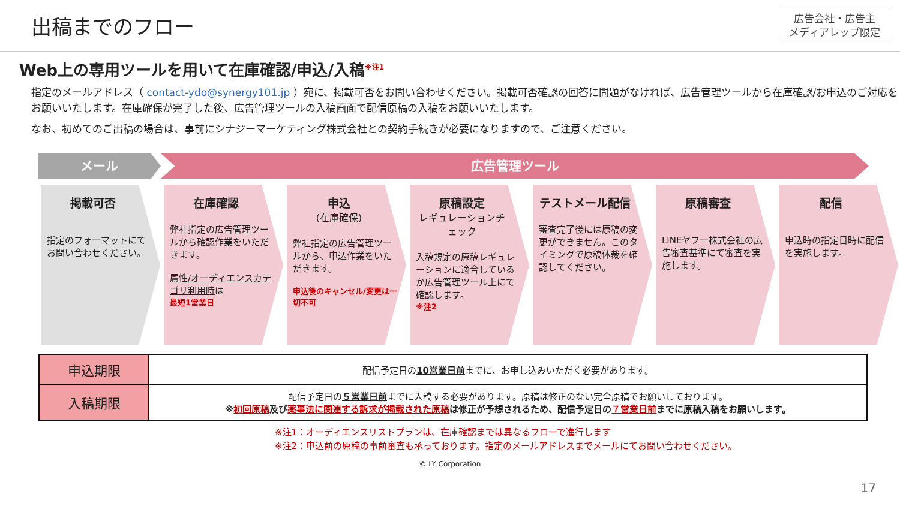出稿までのフロー
広告会社・広告主
メディアレップ限定
Web上の専用ツールを用いて在庫確認/申込/入稿<sup>※注1</sup>
指定のメールアドレス（ contact-ydo@synergy101.jp ）宛に、掲載可否をお問い合わせください。掲載可否確認の回答に問題がなければ、広告管理ツールから在庫確認/お申込のご対応をお願いいたします。在庫確保が完了した後、広告管理ツールの入稿画面で配信原稿の入稿をお願いいたします。
なお、初めてのご出稿の場合は、事前にシナジーマーケティング株式会社との契約手続きが必要になりますので、ご注意ください。
メール 広告管理ツール
掲載可否
指定のフォーマットにてお問い合わせください。
在庫確認
弊社指定の広告管理ツールから確認作業をいただきます。
属性/オーディエンスカテゴリ利用時は
最短1営業日
申込
(在庫確保)
弊社指定の広告管理ツールから、申込作業をいただきます。
申込後のキャンセル/変更は一切不可
原稿設定
レギュレーションチェック
入稿規定の原稿レギュレーションに適合しているか広告管理ツール上にて確認します。
※注2
テストメール配信
審査完了後には原稿の変更ができません。このタイミングで原稿体裁を確認してください。
原稿審査
LINEヤフー株式会社の広告審査基準にて審査を実施します。
配信
申込時の指定日時に配信を実施します。
| 申込期限 | 配信予定日の 10営業日前 までに、お申し込みいただく必要があります。 |
| 入稿期限 | 配信予定日の ５営業日前 までに入稿する必要があります。原稿は修正のない完全原稿でお願いしております。 ※ 初回原稿 及び 薬事法に関連する訴求が掲載された原稿 は修正が予想されるため、配信予定日の ７営業日前 までに原稿入稿をお願いします。 |
※注1：オーディエンスリストプランは、在庫確認までは異なるフローで進行します
※注2：申込前の原稿の事前審査も承っております。指定のメールアドレスまでメールにてお問い合わせください。
© LY Corporation
17